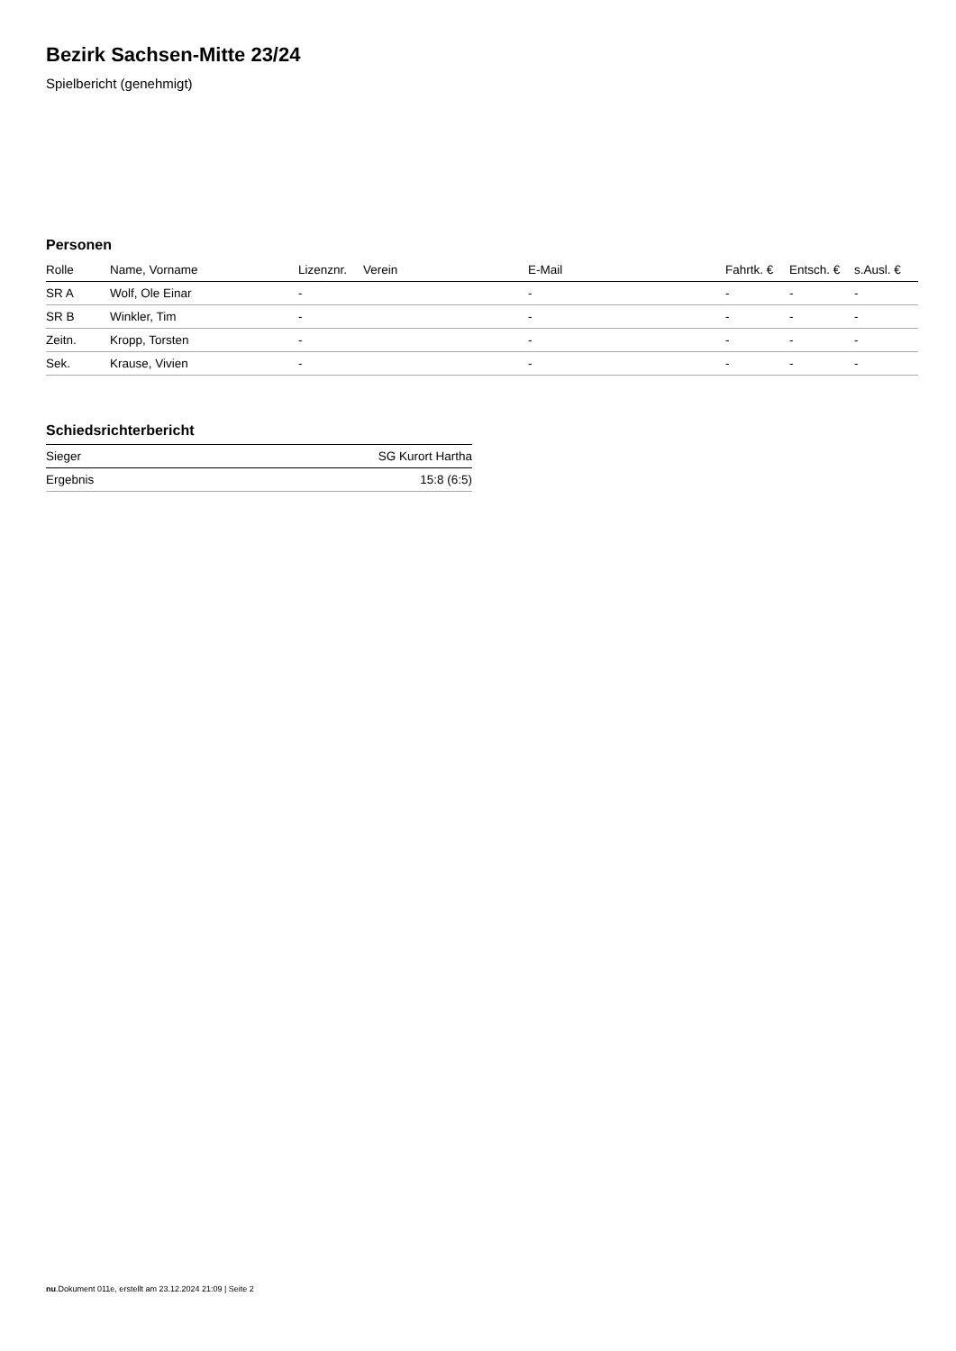Bezirk Sachsen-Mitte 23/24
Spielbericht (genehmigt)
Personen
| Rolle | Name, Vorname | Lizenznr. | Verein | E-Mail | Fahrtk. € | Entsch. € | s.Ausl. € |
| --- | --- | --- | --- | --- | --- | --- | --- |
| SR A | Wolf, Ole Einar | - | | - | - | - | - |
| SR B | Winkler, Tim | - | | - | - | - | - |
| Zeitn. | Kropp, Torsten | - | | - | - | - | - |
| Sek. | Krause, Vivien | - | | - | - | - | - |
Schiedsrichterbericht
| Sieger | SG Kurort Hartha |
| Ergebnis | 15:8 (6:5) |
nu.Dokument 011e, erstellt am 23.12.2024 21:09 | Seite 2